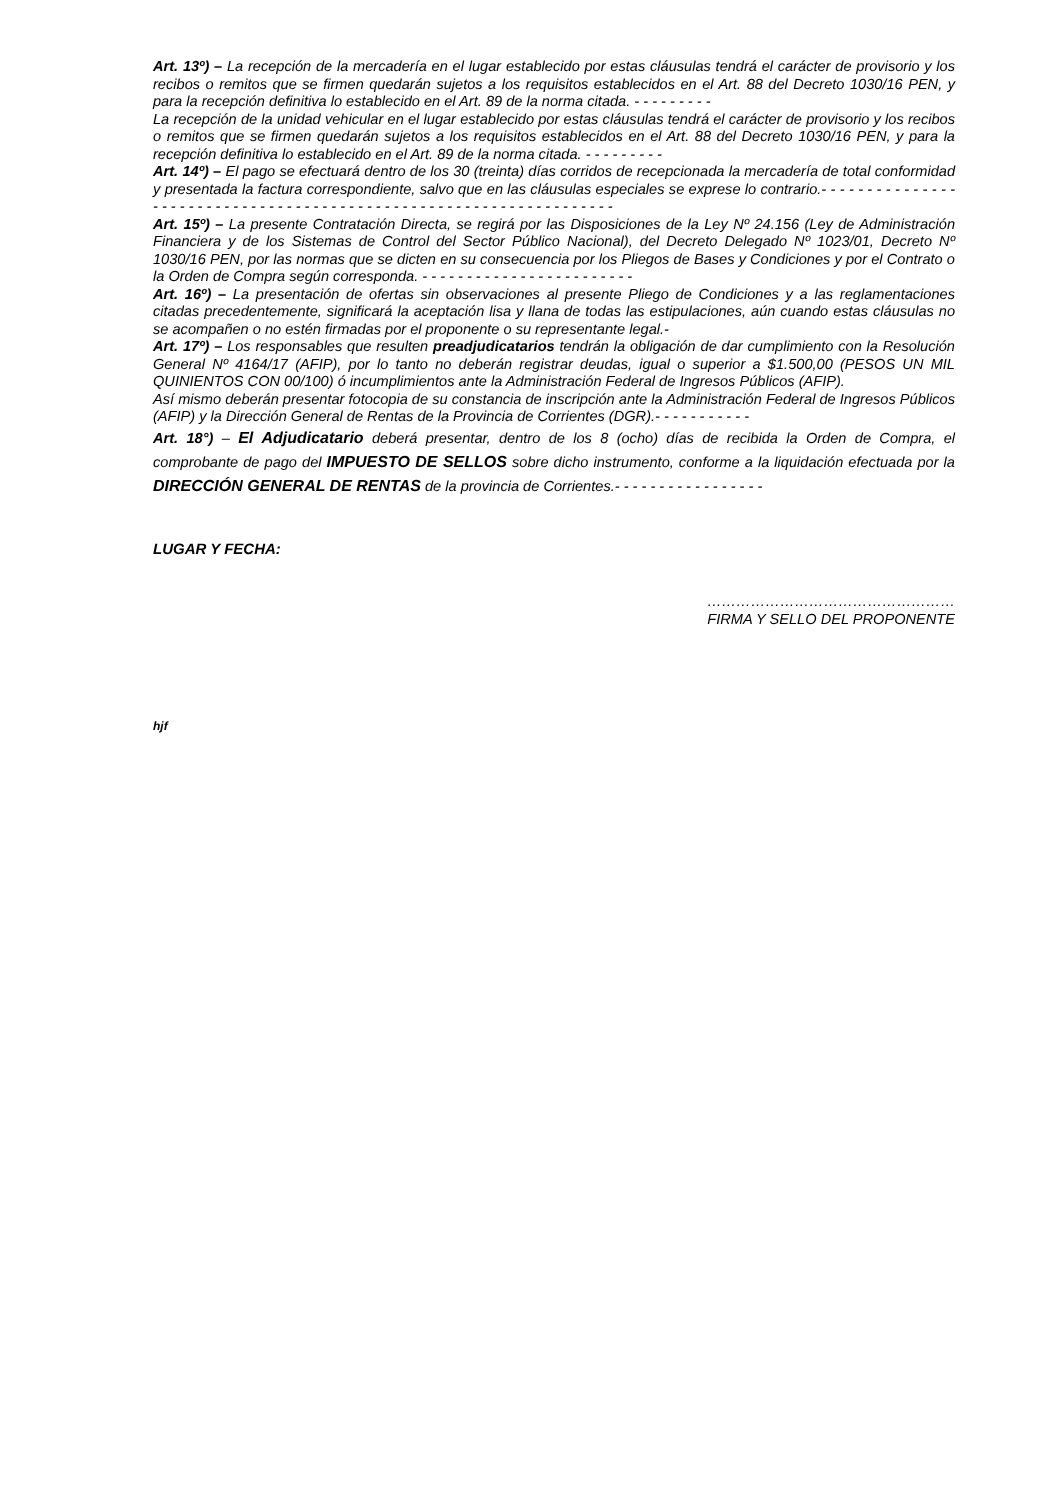Art. 13º) – La recepción de la mercadería en el lugar establecido por estas cláusulas tendrá el carácter de provisorio y los recibos o remitos que se firmen quedarán sujetos a los requisitos establecidos en el Art. 88 del Decreto 1030/16 PEN, y para la recepción definitiva lo establecido en el Art. 89 de la norma citada. - - - - - - - - -
La recepción de la unidad vehicular en el lugar establecido por estas cláusulas tendrá el carácter de provisorio y los recibos o remitos que se firmen quedarán sujetos a los requisitos establecidos en el Art. 88 del Decreto 1030/16 PEN, y para la recepción definitiva lo establecido en el Art. 89 de la norma citada. - - - - - - - - -
Art. 14º) – El pago se efectuará dentro de los 30 (treinta) días corridos de recepcionada la mercadería de total conformidad y presentada la factura correspondiente, salvo que en las cláusulas especiales se exprese lo contrario.- - - - - - - - - - - - - - - - - - - - - - - - - - - - - - - - - - - - - - - - - - - - - - - - - - - - - - - - - - - - - - - - - - -
Art. 15º) – La presente Contratación Directa, se regirá por las Disposiciones de la Ley Nº 24.156 (Ley de Administración Financiera y de los Sistemas de Control del Sector Público Nacional), del Decreto Delegado Nº 1023/01, Decreto Nº 1030/16 PEN, por las normas que se dicten en su consecuencia por los Pliegos de Bases y Condiciones y por el Contrato o la Orden de Compra según corresponda. - - - - - - - - - - - - - - - - - - - - - - - -
Art. 16º) – La presentación de ofertas sin observaciones al presente Pliego de Condiciones y a las reglamentaciones citadas precedentemente, significará la aceptación lisa y llana de todas las estipulaciones, aún cuando estas cláusulas no se acompañen o no estén firmadas por el proponente o su representante legal.-
Art. 17º) – Los responsables que resulten preadjudicatarios tendrán la obligación de dar cumplimiento con la Resolución General Nº 4164/17 (AFIP), por lo tanto no deberán registrar deudas, igual o superior a $1.500,00 (PESOS UN MIL QUINIENTOS CON 00/100) ó incumplimientos ante la Administración Federal de Ingresos Públicos (AFIP).
Así mismo deberán presentar fotocopia de su constancia de inscripción ante la Administración Federal de Ingresos Públicos (AFIP) y la Dirección General de Rentas de la Provincia de Corrientes (DGR).- - - - - - - - - - -
Art. 18°) – El Adjudicatario deberá presentar, dentro de los 8 (ocho) días de recibida la Orden de Compra, el comprobante de pago del IMPUESTO DE SELLOS sobre dicho instrumento, conforme a la liquidación efectuada por la DIRECCIÓN GENERAL DE RENTAS de la provincia de Corrientes.- - - - - - - - - - - - - - - - -
LUGAR Y FECHA:
……………………………………………
FIRMA Y SELLO DEL PROPONENTE
hjf